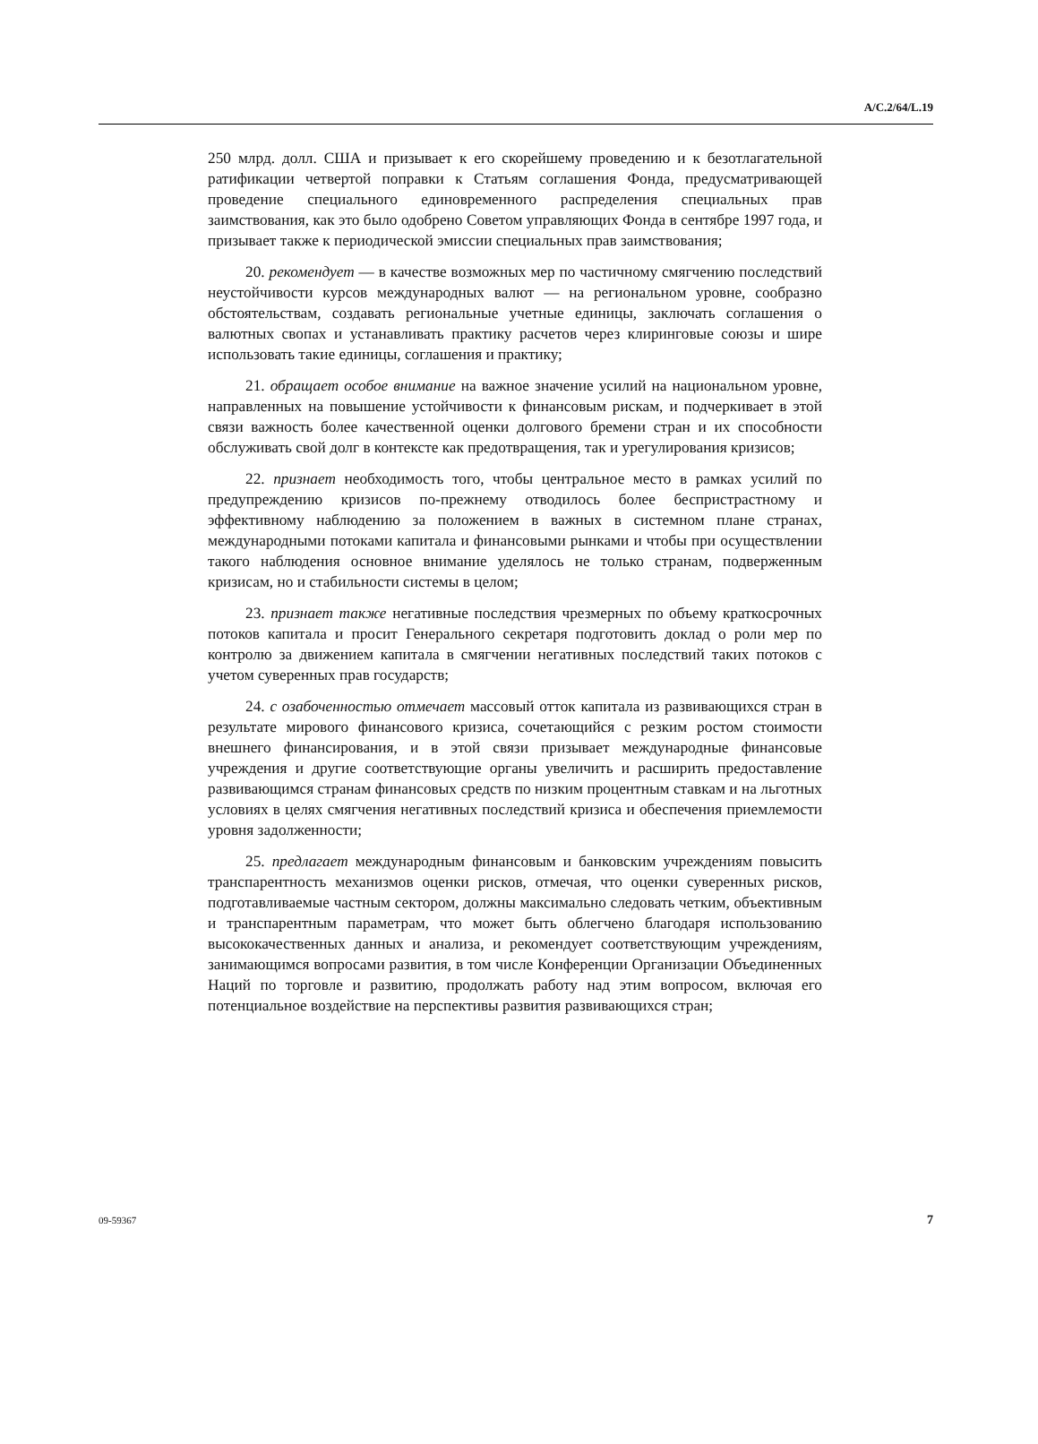A/C.2/64/L.19
250 млрд. долл. США и призывает к его скорейшему проведению и к безотлагательной ратификации четвертой поправки к Статьям соглашения Фонда, предусматривающей проведение специального единовременного распределения специальных прав заимствования, как это было одобрено Советом управляющих Фонда в сентябре 1997 года, и призывает также к периодической эмиссии специальных прав заимствования;
20. рекомендует — в качестве возможных мер по частичному смягчению последствий неустойчивости курсов международных валют — на региональном уровне, сообразно обстоятельствам, создавать региональные учетные единицы, заключать соглашения о валютных свопах и устанавливать практику расчетов через клиринговые союзы и шире использовать такие единицы, соглашения и практику;
21. обращает особое внимание на важное значение усилий на национальном уровне, направленных на повышение устойчивости к финансовым рискам, и подчеркивает в этой связи важность более качественной оценки долгового бремени стран и их способности обслуживать свой долг в контексте как предотвращения, так и урегулирования кризисов;
22. признает необходимость того, чтобы центральное место в рамках усилий по предупреждению кризисов по-прежнему отводилось более беспристрастному и эффективному наблюдению за положением в важных в системном плане странах, международными потоками капитала и финансовыми рынками и чтобы при осуществлении такого наблюдения основное внимание уделялось не только странам, подверженным кризисам, но и стабильности системы в целом;
23. признает также негативные последствия чрезмерных по объему краткосрочных потоков капитала и просит Генерального секретаря подготовить доклад о роли мер по контролю за движением капитала в смягчении негативных последствий таких потоков с учетом суверенных прав государств;
24. с озабоченностью отмечает массовый отток капитала из развивающихся стран в результате мирового финансового кризиса, сочетающийся с резким ростом стоимости внешнего финансирования, и в этой связи призывает международные финансовые учреждения и другие соответствующие органы увеличить и расширить предоставление развивающимся странам финансовых средств по низким процентным ставкам и на льготных условиях в целях смягчения негативных последствий кризиса и обеспечения приемлемости уровня задолженности;
25. предлагает международным финансовым и банковским учреждениям повысить транспарентность механизмов оценки рисков, отмечая, что оценки суверенных рисков, подготавливаемые частным сектором, должны максимально следовать четким, объективным и транспарентным параметрам, что может быть облегчено благодаря использованию высококачественных данных и анализа, и рекомендует соответствующим учреждениям, занимающимся вопросами развития, в том числе Конференции Организации Объединенных Наций по торговле и развитию, продолжать работу над этим вопросом, включая его потенциальное воздействие на перспективы развития развивающихся стран;
09-59367 7